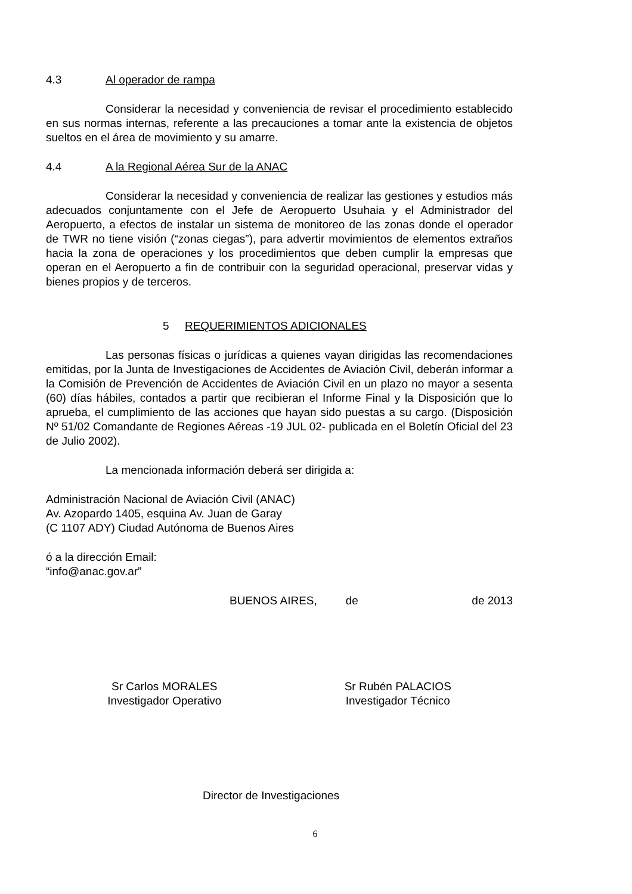4.3 Al operador de rampa
Considerar la necesidad y conveniencia de revisar el procedimiento establecido en sus normas internas, referente a las precauciones a tomar ante la existencia de objetos sueltos en el área de movimiento y su amarre.
4.4 A la Regional Aérea Sur de la ANAC
Considerar la necesidad y conveniencia de realizar las gestiones y estudios más adecuados conjuntamente con el Jefe de Aeropuerto Usuhaia y el Administrador del Aeropuerto, a efectos de instalar un sistema de monitoreo de las zonas donde el operador de TWR no tiene visión (“zonas ciegas”), para advertir movimientos de elementos extraños hacia la zona de operaciones y los procedimientos que deben cumplir la empresas que operan en el Aeropuerto a fin de contribuir con la seguridad operacional, preservar vidas y bienes propios y de terceros.
5 REQUERIMIENTOS ADICIONALES
Las personas físicas o jurídicas a quienes vayan dirigidas las recomendaciones emitidas, por la Junta de Investigaciones de Accidentes de Aviación Civil, deberán informar a la Comisión de Prevención de Accidentes de Aviación Civil en un plazo no mayor a sesenta (60) días hábiles, contados a partir que recibieran el Informe Final y la Disposición que lo aprueba, el cumplimiento de las acciones que hayan sido puestas a su cargo. (Disposición Nº 51/02 Comandante de Regiones Aéreas -19 JUL 02- publicada en el Boletín Oficial del 23 de Julio 2002).
La mencionada información deberá ser dirigida a:
Administración Nacional de Aviación Civil (ANAC)
Av. Azopardo 1405, esquina Av. Juan de Garay
(C 1107 ADY) Ciudad Autónoma de Buenos Aires
ó a la dirección Email:
“info@anac.gov.ar”
BUENOS AIRES, de de 2013
Sr Carlos MORALES
Investigador Operativo
Sr Rubén PALACIOS
Investigador Técnico
Director de Investigaciones
6